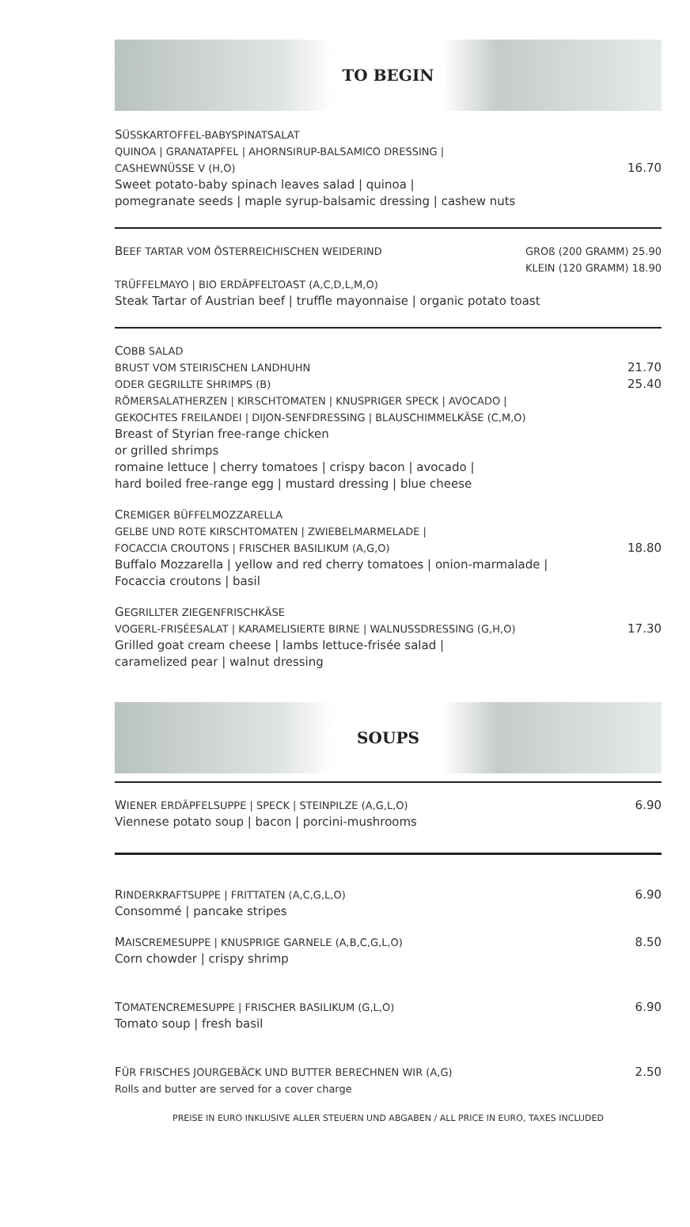TO BEGIN
SÜSSKARTOFFEL-BABYSPINATSALAT
QUINOA | GRANATAPFEL | AHORNSIRUP-BALSAMICO DRESSING |
CASHEWNÜSSE V (H,O)
Sweet potato-baby spinach leaves salad | quinoa |
pomegranate seeds | maple syrup-balsamic dressing | cashew nuts
16.70
BEEF TARTAR VOM ÖSTERREICHISCHEN WEIDERIND
GROß (200 GRAMM) 25.90
KLEIN (120 GRAMM) 18.90
TRÜFFELMAYO | BIO ERDÄPFELTOAST (A,C,D,L,M,O)
Steak Tartar of Austrian beef | truffle mayonnaise | organic potato toast
COBB SALAD
BRUST VOM STEIRISCHEN LANDHUHN
ODER GEGRILLTE SHRIMPS (B)
RÖMERSALATHERZEN | KIRSCHTOMATEN | KNUSPRIGER SPECK | AVOCADO |
GEKOCHTES FREILANDEI | DIJON-SENFDRESSING | BLAUSCHIMMELKÄSE (C,M,O)
Breast of Styrian free-range chicken
or grilled shrimps
romaine lettuce | cherry tomatoes | crispy bacon | avocado |
hard boiled free-range egg | mustard dressing | blue cheese
21.70
25.40
CREMIGER BÜFFELMOZZARELLA
GELBE UND ROTE KIRSCHTOMATEN | ZWIEBELMARMELADE |
FOCACCIA CROUTONS | FRISCHER BASILIKUM (A,G,O)
Buffalo Mozzarella | yellow and red cherry tomatoes | onion-marmalade |
Focaccia croutons | basil
18.80
GEGRILLTER ZIEGENFRISCHKÄSE
VOGERL-FRISÉESALAT | KARAMELISIERTE BIRNE | WALNUSSDRESSING (G,H,O)
Grilled goat cream cheese | lambs lettuce-frisée salad |
caramelized pear | walnut dressing
17.30
SOUPS
WIENER ERDÄPFELSUPPE | SPECK | STEINPILZE (A,G,L,O)
Viennese potato soup | bacon | porcini-mushrooms
6.90
RINDERKRAFTSUPPE | FRITTATEN (A,C,G,L,O)
Consommé | pancake stripes
6.90
MAISCREMESUPPE | KNUSPRIGE GARNELE (A,B,C,G,L,O)
Corn chowder | crispy shrimp
8.50
TOMATENCREMESUPPE | FRISCHER BASILIKUM (G,L,O)
Tomato soup | fresh basil
6.90
FÜR FRISCHES JOURGEBÄCK UND BUTTER BERECHNEN WIR (A,G)
Rolls and butter are served for a cover charge
2.50
PREISE IN EURO INKLUSIVE ALLER STEUERN UND ABGABEN / ALL PRICE IN EURO, TAXES INCLUDED